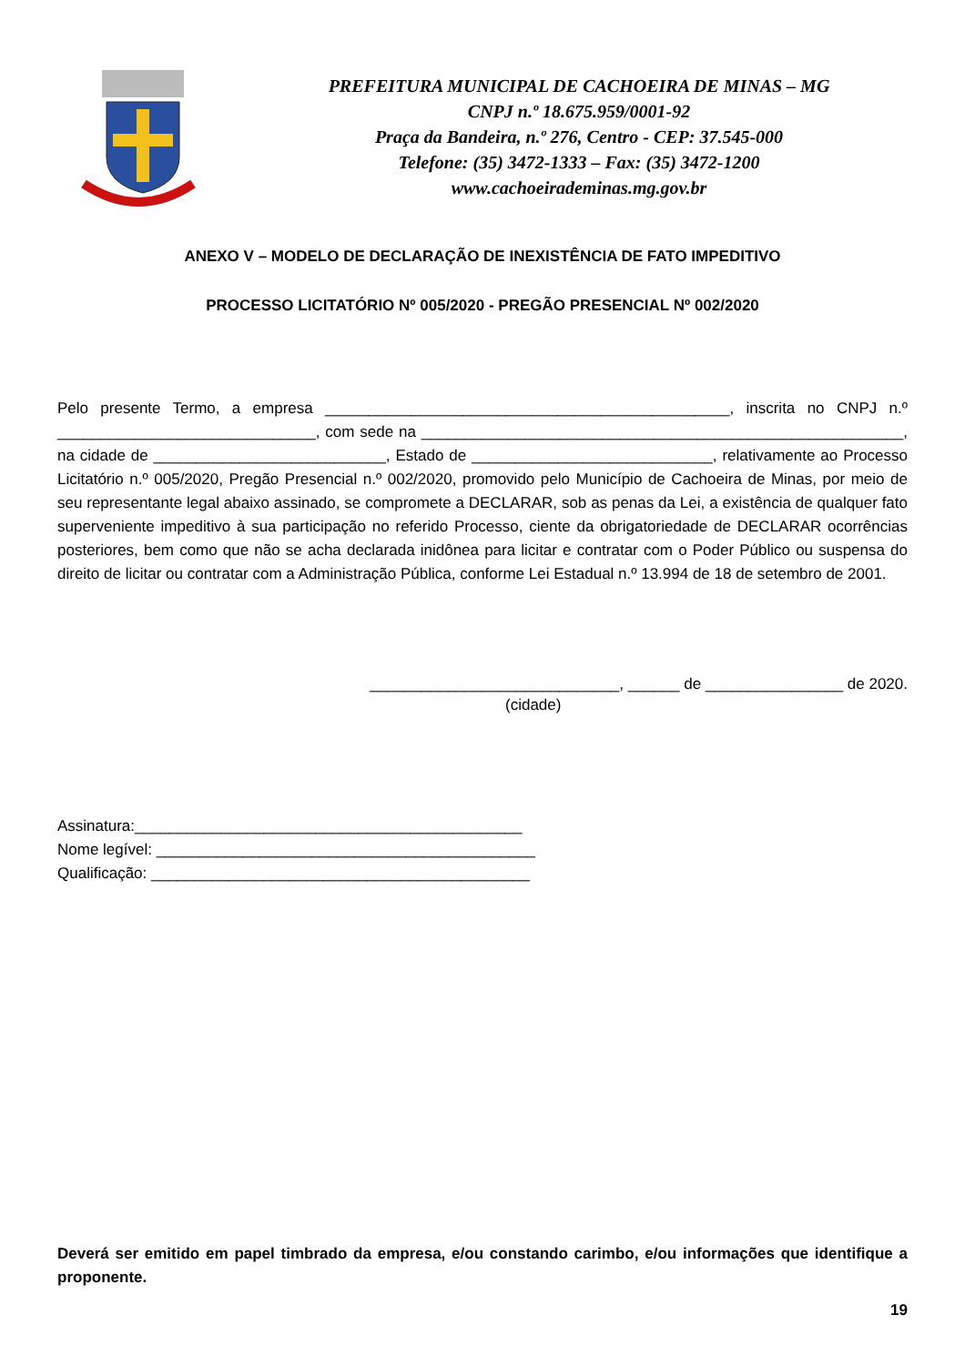PREFEITURA MUNICIPAL DE CACHOEIRA DE MINAS – MG
CNPJ n.º 18.675.959/0001-92
Praça da Bandeira, n.º 276, Centro - CEP: 37.545-000
Telefone: (35) 3472-1333 – Fax: (35) 3472-1200
www.cachoeirademinas.mg.gov.br
ANEXO V – MODELO DE DECLARAÇÃO DE INEXISTÊNCIA DE FATO IMPEDITIVO
PROCESSO LICITATÓRIO Nº 005/2020 - PREGÃO PRESENCIAL Nº 002/2020
Pelo presente Termo, a empresa _______________________________________________, inscrita no CNPJ n.º ______________________________, com sede na ________________________________________________________, na cidade de ___________________________, Estado de ____________________________, relativamente ao Processo Licitatório n.º 005/2020, Pregão Presencial n.º 002/2020, promovido pelo Município de Cachoeira de Minas, por meio de seu representante legal abaixo assinado, se compromete a DECLARAR, sob as penas da Lei, a existência de qualquer fato superveniente impeditivo à sua participação no referido Processo, ciente da obrigatoriedade de DECLARAR ocorrências posteriores, bem como que não se acha declarada inidônea para licitar e contratar com o Poder Público ou suspensa do direito de licitar ou contratar com a Administração Pública, conforme Lei Estadual n.º 13.994 de 18 de setembro de 2001.
_____________________________, ______ de ________________ de 2020.
(cidade)
Assinatura:_____________________________________________
Nome legível: ____________________________________________
Qualificação: ____________________________________________
Deverá ser emitido em papel timbrado da empresa, e/ou constando carimbo, e/ou informações que identifique a proponente.
19